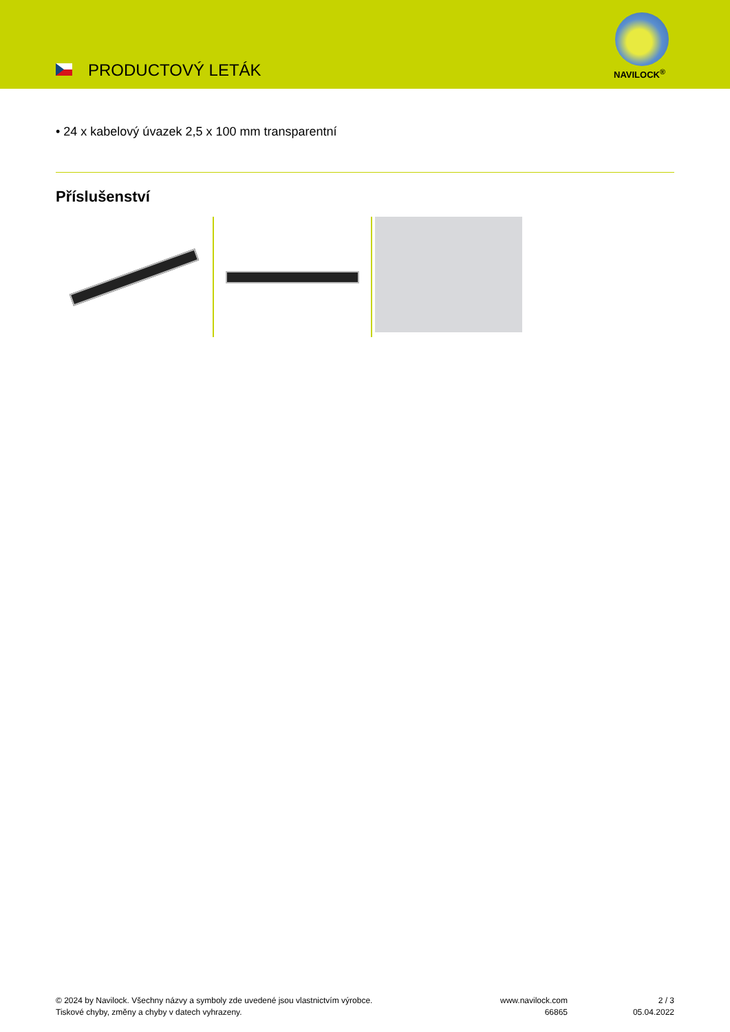PRODUCTOVÝ LETÁK NAVILOCK<sup>®</sup>
• 24 x kabelový úvazek 2,5 x 100 mm transparentní
Příslušenství
© 2024 by Navilock. Všechny názvy a symboly zde uvedené jsou vlastnictvím výrobce.
Tiskové chyby, změny a chyby v datech vyhrazeny.
www.navilock.com
66865
2 / 3
05.04.2022